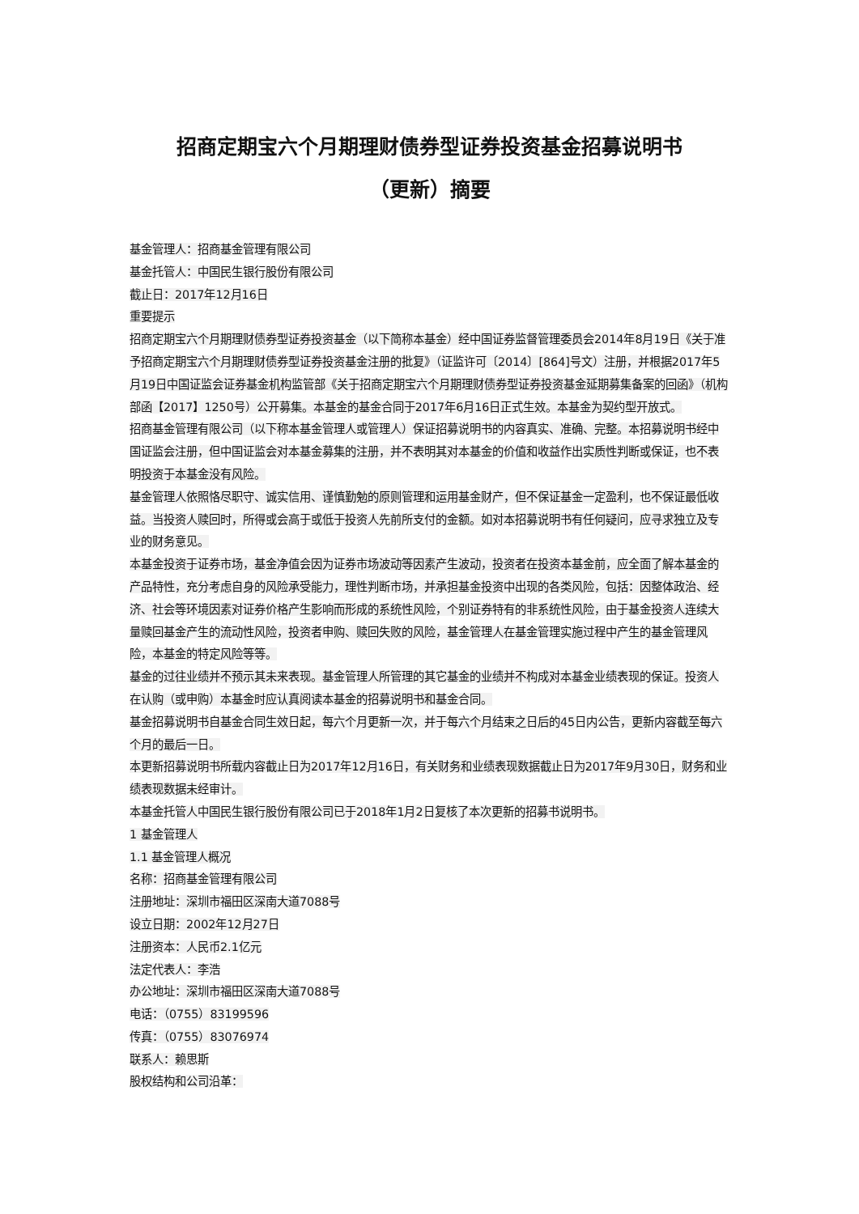招商定期宝六个月期理财债券型证券投资基金招募说明书
（更新）摘要
基金管理人：招商基金管理有限公司
基金托管人：中国民生银行股份有限公司
截止日：2017年12月16日
重要提示
招商定期宝六个月期理财债券型证券投资基金（以下简称本基金）经中国证券监督管理委员会2014年8月19日《关于准予招商定期宝六个月期理财债券型证券投资基金注册的批复》（证监许可〔2014〕[864]号文）注册，并根据2017年5月19日中国证监会证券基金机构监管部《关于招商定期宝六个月期理财债券型证券投资基金延期募集备案的回函》（机构部函【2017】1250号）公开募集。本基金的基金合同于2017年6月16日正式生效。本基金为契约型开放式。
招商基金管理有限公司（以下称本基金管理人或管理人）保证招募说明书的内容真实、准确、完整。本招募说明书经中国证监会注册，但中国证监会对本基金募集的注册，并不表明其对本基金的价值和收益作出实质性判断或保证，也不表明投资于本基金没有风险。
基金管理人依照恪尽职守、诚实信用、谨慎勤勉的原则管理和运用基金财产，但不保证基金一定盈利，也不保证最低收益。当投资人赎回时，所得或会高于或低于投资人先前所支付的金额。如对本招募说明书有任何疑问，应寻求独立及专业的财务意见。
本基金投资于证券市场，基金净值会因为证券市场波动等因素产生波动，投资者在投资本基金前，应全面了解本基金的产品特性，充分考虑自身的风险承受能力，理性判断市场，并承担基金投资中出现的各类风险，包括：因整体政治、经济、社会等环境因素对证券价格产生影响而形成的系统性风险，个别证券特有的非系统性风险，由于基金投资人连续大量赎回基金产生的流动性风险，投资者申购、赎回失败的风险，基金管理人在基金管理实施过程中产生的基金管理风险，本基金的特定风险等等。
基金的过往业绩并不预示其未来表现。基金管理人所管理的其它基金的业绩并不构成对本基金业绩表现的保证。投资人在认购（或申购）本基金时应认真阅读本基金的招募说明书和基金合同。
基金招募说明书自基金合同生效日起，每六个月更新一次，并于每六个月结束之日后的45日内公告，更新内容截至每六个月的最后一日。
本更新招募说明书所载内容截止日为2017年12月16日，有关财务和业绩表现数据截止日为2017年9月30日，财务和业绩表现数据未经审计。
本基金托管人中国民生银行股份有限公司已于2018年1月2日复核了本次更新的招募书说明书。
1 基金管理人
1.1 基金管理人概况
名称：招商基金管理有限公司
注册地址：深圳市福田区深南大道7088号
设立日期：2002年12月27日
注册资本：人民币2.1亿元
法定代表人：李浩
办公地址：深圳市福田区深南大道7088号
电话：（0755）83199596
传真：（0755）83076974
联系人：赖思斯
股权结构和公司沿革：